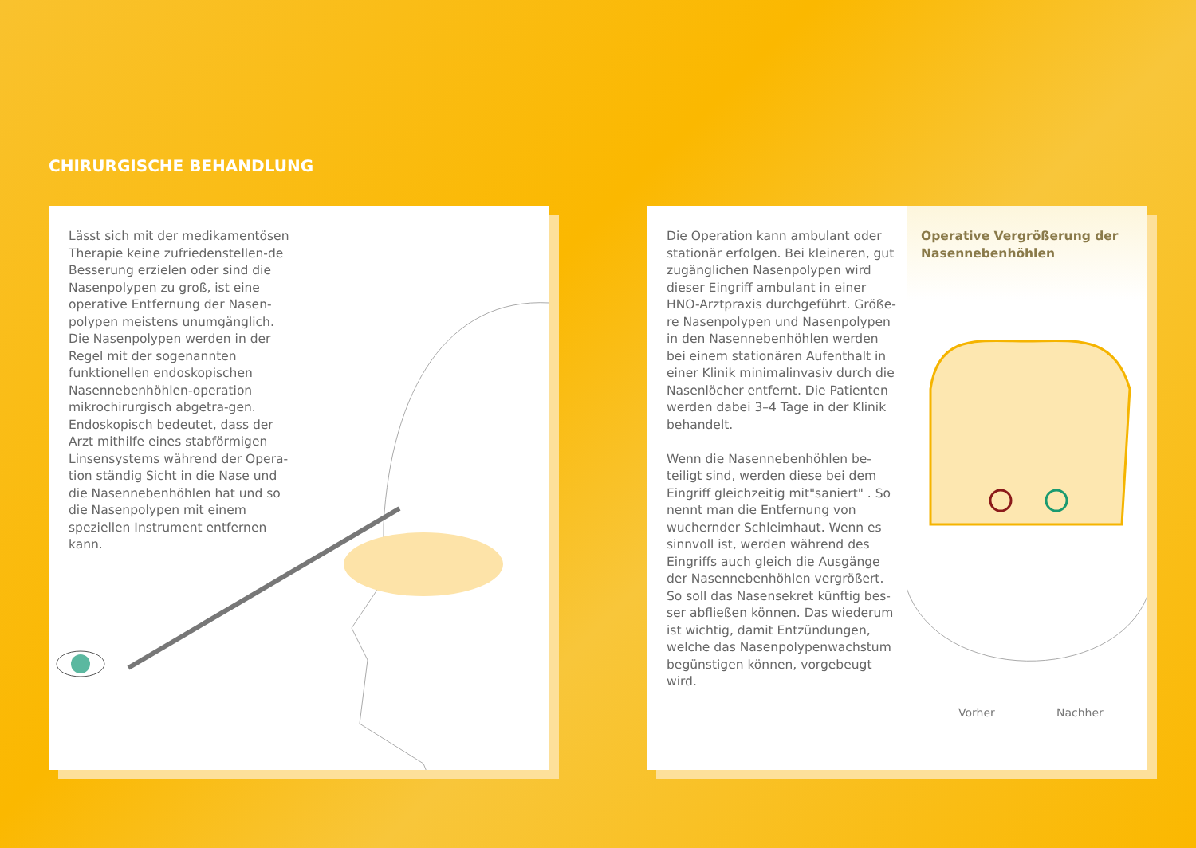CHIRURGISCHE BEHANDLUNG
Lässt sich mit der medikamentösen Therapie keine zufriedenstellen-de Besserung erzielen oder sind die Nasenpolypen zu groß, ist eine operative Entfernung der Nasen-polypen meistens unumgänglich. Die Nasenpolypen werden in der Regel mit der sogenannten funktionellen endoskopischen Nasennebenhöhlen-operation mikrochirurgisch abgetra-gen. Endoskopisch bedeutet, dass der Arzt mithilfe eines stabförmigen Linsensystems während der Opera-tion ständig Sicht in die Nase und die Nasennebenhöhlen hat und so die Nasenpolypen mit einem speziellen Instrument entfernen kann.
Die Operation kann ambulant oder stationär erfolgen. Bei kleineren, gut zugänglichen Nasenpolypen wird dieser Eingriff ambulant in einer HNO-Arztpraxis durchgeführt. Größe-re Nasenpolypen und Nasenpolypen in den Nasennebenhöhlen werden bei einem stationären Aufenthalt in einer Klinik minimalinvasiv durch die Nasenlöcher entfernt. Die Patienten werden dabei 3–4 Tage in der Klinik behandelt.
Wenn die Nasennebenhöhlen be-teiligt sind, werden diese bei dem Eingriff gleichzeitig mit"saniert" . So nennt man die Entfernung von wuchernder Schleimhaut. Wenn es sinnvoll ist, werden während des Eingriffs auch gleich die Ausgänge der Nasennebenhöhlen vergrößert. So soll das Nasensekret künftig bes-ser abfließen können. Das wiederum ist wichtig, damit Entzündungen, welche das Nasenpolypenwachstum begünstigen können, vorgebeugt wird.
Operative Vergrößerung der Nasennebenhöhlen
Vorher Nachher